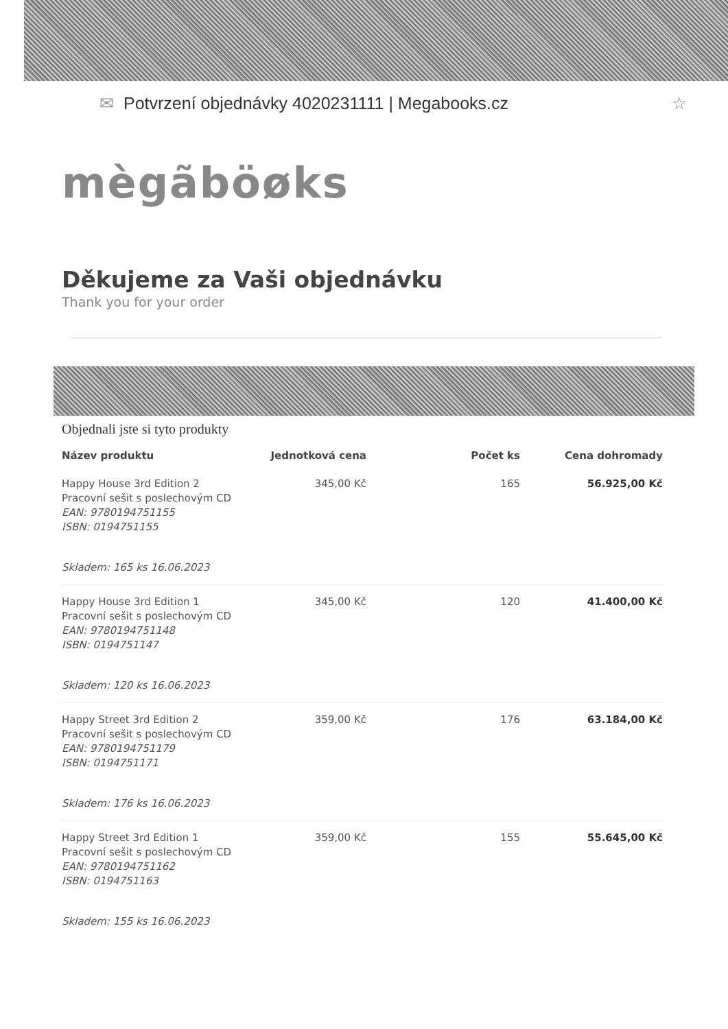✉ Potvrzení objednávky 4020231111 | Megabooks.cz ☆
mègãböøks
Děkujeme za Vaši objednávku
Thank you for your order
Objednali jste si tyto produkty
| Název produktu | Jednotková cena | Počet ks | Cena dohromady |
| --- | --- | --- | --- |
| Happy House 3rd Edition 2 Pracovní sešit s poslechovým CD EAN: 9780194751155 ISBN: 0194751155 | 345,00 Kč | 165 | 56.925,00 Kč |
| Skladem: 165 ks 16.06.2023 | | | |
| Happy House 3rd Edition 1 Pracovní sešit s poslechovým CD EAN: 9780194751148 ISBN: 0194751147 | 345,00 Kč | 120 | 41.400,00 Kč |
| Skladem: 120 ks 16.06.2023 | | | |
| Happy Street 3rd Edition 2 Pracovní sešit s poslechovým CD EAN: 9780194751179 ISBN: 0194751171 | 359,00 Kč | 176 | 63.184,00 Kč |
| Skladem: 176 ks 16.06.2023 | | | |
| Happy Street 3rd Edition 1 Pracovní sešit s poslechovým CD EAN: 9780194751162 ISBN: 0194751163 | 359,00 Kč | 155 | 55.645,00 Kč |
| Skladem: 155 ks 16.06.2023 | | | |